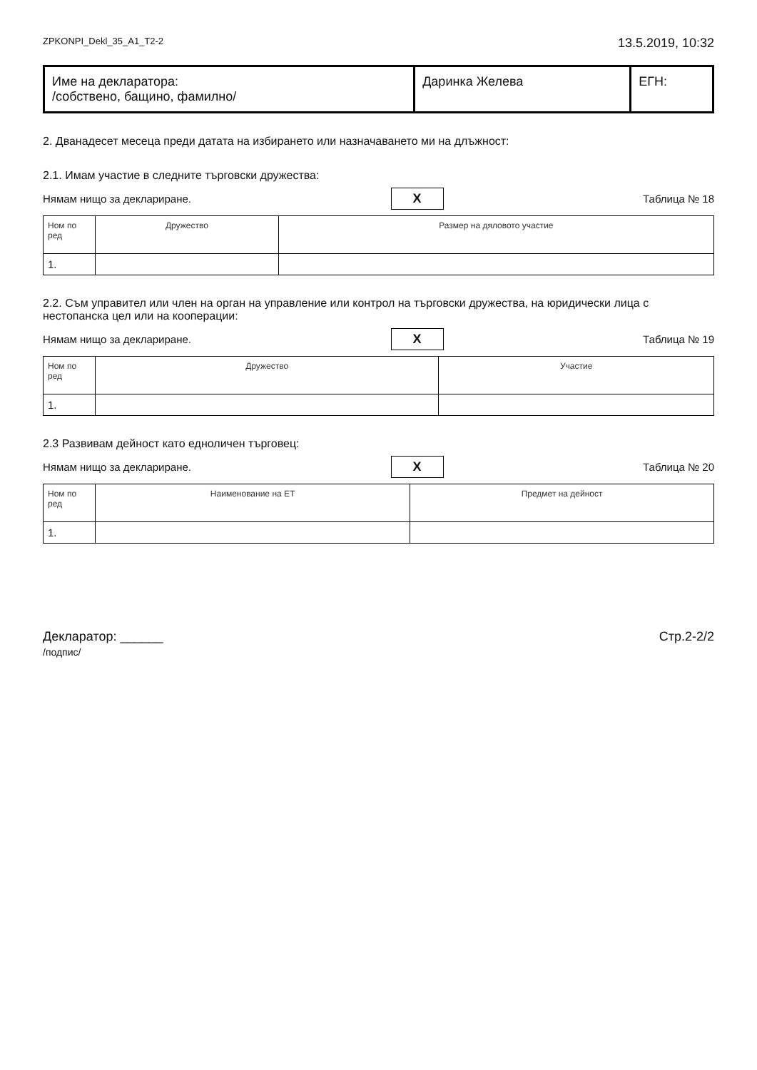ZPKONPI_Dekl_35_A1_T2-2 13.5.2019, 10:32
| Име на декларатора: /собствено, бащино, фамилно/ | Даринка Желева | ЕГН: |
2. Дванадесет месеца преди датата на избирането или назначаването ми на длъжност:
2.1. Имам участие в следните търговски дружества:
Нямам нищо за деклариране. X Таблица № 18
| Ном по ред | Дружество | Размер на дяловото участие |
| --- | --- | --- |
| 1. | | |
2.2. Съм управител или член на орган на управление или контрол на търговски дружества, на юридически лица с нестопанска цел или на кооперации:
Нямам нищо за деклариране. X Таблица № 19
| Ном по ред | Дружество | Участие |
| --- | --- | --- |
| 1. | | |
2.3 Развивам дейност като едноличен търговец:
Нямам нищо за деклариране. X Таблица № 20
| Ном по ред | Наименование на ЕТ | Предмет на дейност |
| --- | --- | --- |
| 1. | | |
Декларатор: ______
/подпис/ Стр.2-2/2